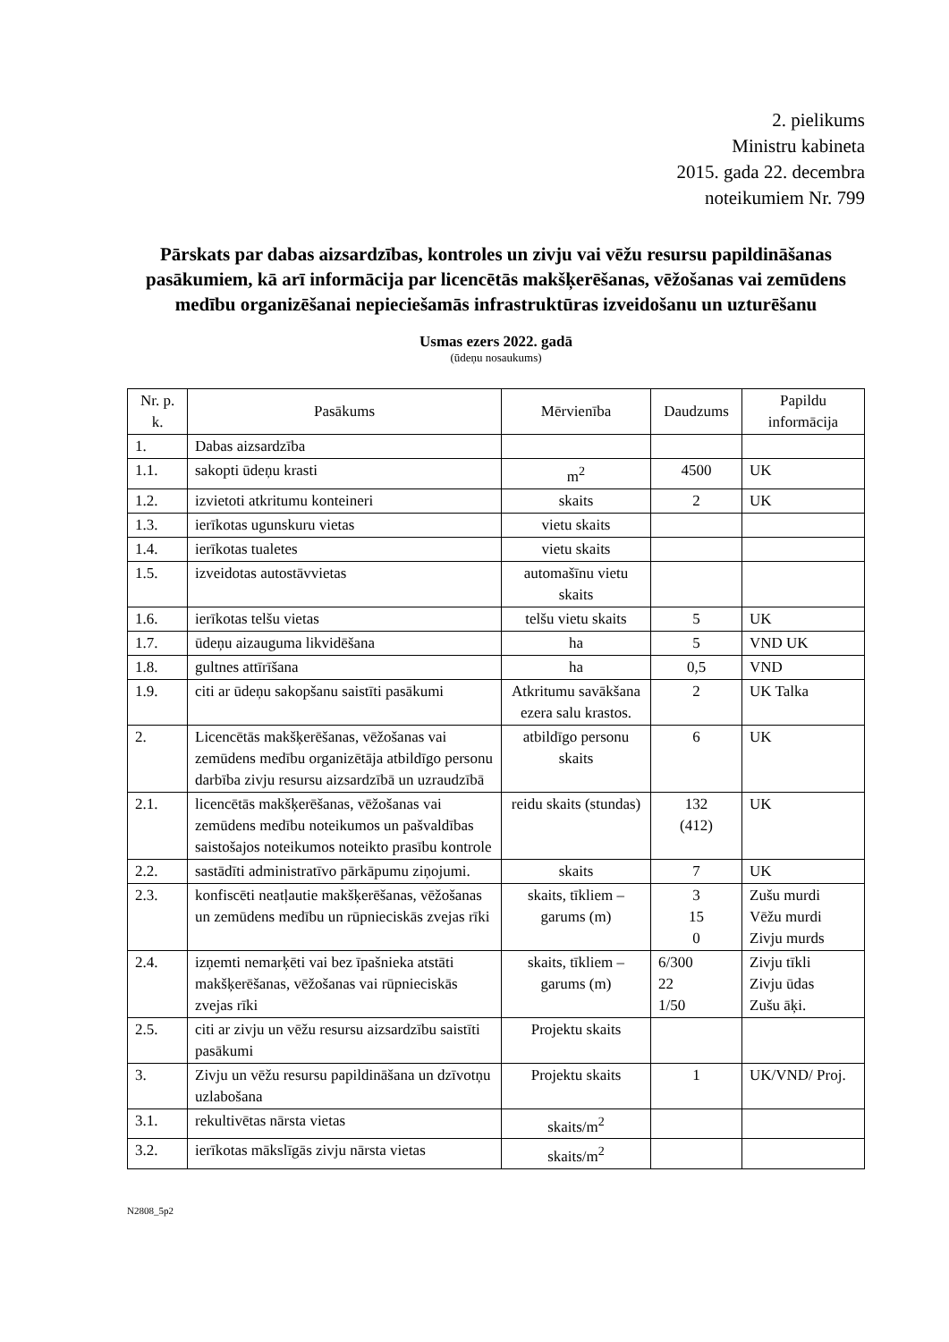2. pielikums
Ministru kabineta
2015. gada 22. decembra
noteikumiem Nr. 799
Pārskats par dabas aizsardzības, kontroles un zivju vai vēžu resursu papildināšanas pasākumiem, kā arī informācija par licencētās makšķerēšanas, vēžošanas vai zemūdens medību organizēšanai nepieciešamās infrastruktūras izveidošanu un uzturēšanu
Usmas ezers 2022. gadā
(ūdeņu nosaukums)
| Nr. p. k. | Pasākums | Mērvienība | Daudzums | Papildu informācija |
| --- | --- | --- | --- | --- |
| 1. | Dabas aizsardzība | | | |
| 1.1. | sakopti ūdeņu krasti | m<sup>2</sup> | 4500 | UK |
| 1.2. | izvietoti atkritumu konteineri | skaits | 2 | UK |
| 1.3. | ierīkotas ugunskuru vietas | vietu skaits | | |
| 1.4. | ierīkotas tualetes | vietu skaits | | |
| 1.5. | izveidotas autostāvvietas | automašīnu vietu skaits | | |
| 1.6. | ierīkotas telšu vietas | telšu vietu skaits | 5 | UK |
| 1.7. | ūdeņu aizauguma likvidēšana | ha | 5 | VND UK |
| 1.8. | gultnes attīrīšana | ha | 0,5 | VND |
| 1.9. | citi ar ūdeņu sakopšanu saistīti pasākumi | Atkritumu savākšana ezera salu krastos. | 2 | UK Talka |
| 2. | Licencētās makšķerēšanas, vēžošanas vai zemūdens medību organizētāja atbildīgo personu darbība zivju resursu aizsardzībā un uzraudzībā | atbildīgo personu skaits | 6 | UK |
| 2.1. | licencētās makšķerēšanas, vēžošanas vai zemūdens medību noteikumos un pašvaldības saistošajos noteikumos noteikto prasību kontrole | reidu skaits (stundas) | 132 (412) | UK |
| 2.2. | sastādīti administratīvo pārkāpumu ziņojumi. | skaits | 7 | UK |
| 2.3. | konfiscēti neatļautie makšķerēšanas, vēžošanas un zemūdens medību un rūpnieciskās zvejas rīki | skaits, tīkliem – garums (m) | 3 15 0 | Zušu murdi Vēžu murdi Zivju murds |
| 2.4. | izņemti nemarķēti vai bez īpašnieka atstāti makšķerēšanas, vēžošanas vai rūpnieciskās zvejas rīki | skaits, tīkliem – garums (m) | 6/300 22 1/50 | Zivju tīkli Zivju ūdas Zušu āķi. |
| 2.5. | citi ar zivju un vēžu resursu aizsardzību saistīti pasākumi | Projektu skaits | | |
| 3. | Zivju un vēžu resursu papildināšana un dzīvotņu uzlabošana | Projektu skaits | 1 | UK/VND/ Proj. |
| 3.1. | rekultivētas nārsta vietas | skaits/m<sup>2</sup> | | |
| 3.2. | ierīkotas mākslīgās zivju nārsta vietas | skaits/m<sup>2</sup> | | |
N2808_5p2